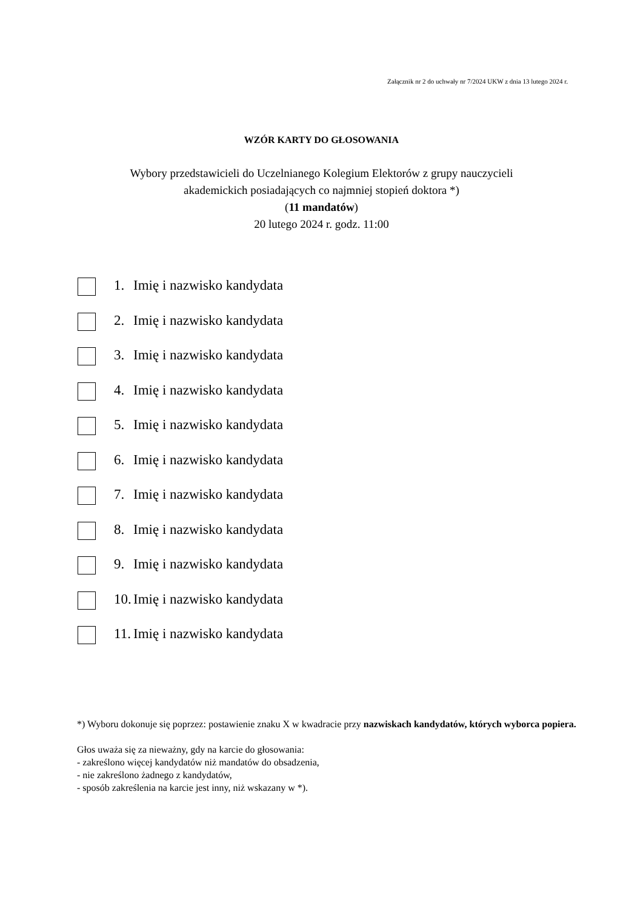Załącznik nr 2 do uchwały nr 7/2024 UKW z dnia 13 lutego 2024 r.
WZÓR KARTY DO GŁOSOWANIA
Wybory przedstawicieli do Uczelnianego Kolegium Elektorów z grupy nauczycieli
akademickich posiadających co najmniej stopień doktora *)
(11 mandatów)
20 lutego 2024 r. godz. 11:00
1. Imię i nazwisko kandydata
2. Imię i nazwisko kandydata
3. Imię i nazwisko kandydata
4. Imię i nazwisko kandydata
5. Imię i nazwisko kandydata
6. Imię i nazwisko kandydata
7. Imię i nazwisko kandydata
8. Imię i nazwisko kandydata
9. Imię i nazwisko kandydata
10. Imię i nazwisko kandydata
11. Imię i nazwisko kandydata
*) Wyboru dokonuje się poprzez: postawienie znaku X w kwadracie przy nazwiskach kandydatów, których wyborca popiera.
Głos uważa się za nieważny, gdy na karcie do głosowania:
- zakreślono więcej kandydatów niż mandatów do obsadzenia,
- nie zakreślono żadnego z kandydatów,
- sposób zakreślenia na karcie jest inny, niż wskazany w *).